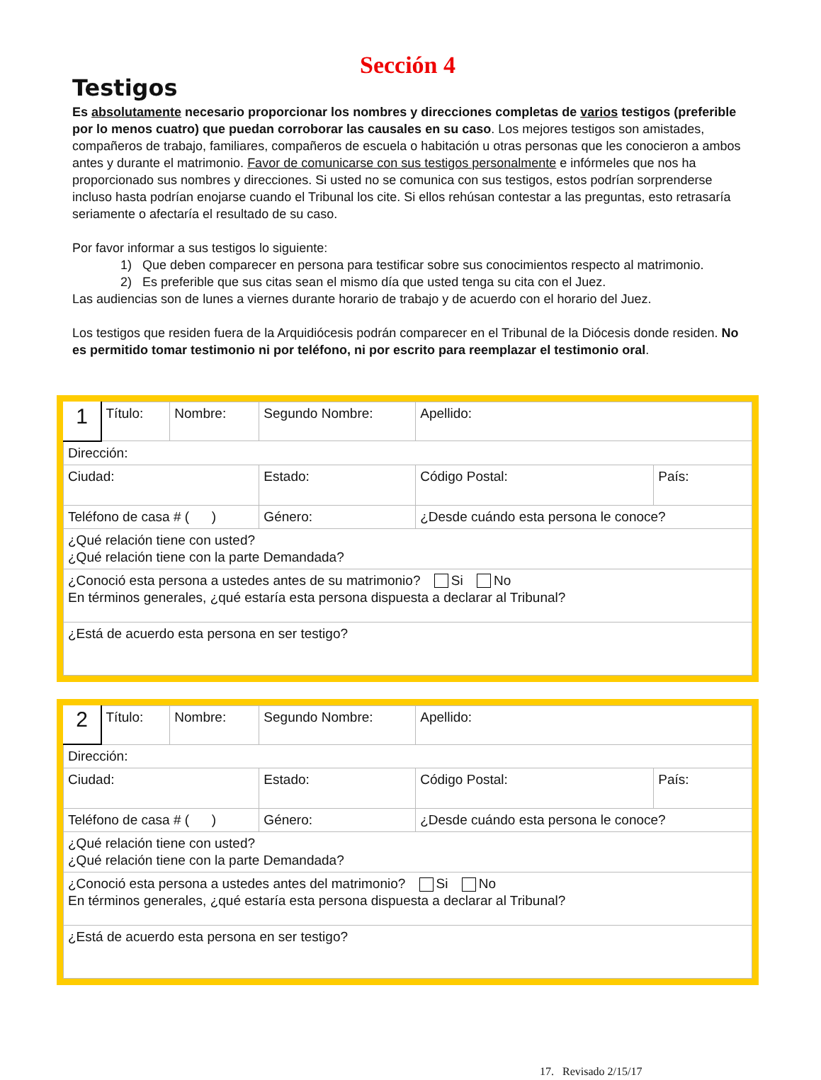Sección 4
Testigos
Es absolutamente necesario proporcionar los nombres y direcciones completas de varios testigos (preferible por lo menos cuatro) que puedan corroborar las causales en su caso. Los mejores testigos son amistades, compañeros de trabajo, familiares, compañeros de escuela o habitación u otras personas que les conocieron a ambos antes y durante el matrimonio. Favor de comunicarse con sus testigos personalmente e infórmeles que nos ha proporcionado sus nombres y direcciones. Si usted no se comunica con sus testigos, estos podrían sorprenderse incluso hasta podrían enojarse cuando el Tribunal los cite. Si ellos rehúsan contestar a las preguntas, esto retrasaría seriamente o afectaría el resultado de su caso.
Por favor informar a sus testigos lo siguiente:
1) Que deben comparecer en persona para testificar sobre sus conocimientos respecto al matrimonio.
2) Es preferible que sus citas sean el mismo día que usted tenga su cita con el Juez.
Las audiencias son de lunes a viernes durante horario de trabajo y de acuerdo con el horario del Juez.
Los testigos que residen fuera de la Arquidiócesis podrán comparecer en el Tribunal de la Diócesis donde residen. No es permitido tomar testimonio ni por teléfono, ni por escrito para reemplazar el testimonio oral.
| 1 | Título: | Nombre: | Segundo Nombre: | Apellido: | |
| Dirección: | | | | | |
| Ciudad: | | | Estado: | Código Postal: | País: |
| Teléfono de casa # ( ) | | | Género: | ¿Desde cuándo esta persona le conoce? | |
| ¿Qué relación tiene con usted? ¿Qué relación tiene con la parte Demandada? | | | | | |
| ¿Conoció esta persona a ustedes antes de su matrimonio? Si No En términos generales, ¿qué estaría esta persona dispuesta a declarar al Tribunal? | | | | | |
| ¿Está de acuerdo esta persona en ser testigo? | | | | | |
| 2 | Título: | Nombre: | Segundo Nombre: | Apellido: | |
| Dirección: | | | | | |
| Ciudad: | | | Estado: | Código Postal: | País: |
| Teléfono de casa # ( ) | | | Género: | ¿Desde cuándo esta persona le conoce? | |
| ¿Qué relación tiene con usted? ¿Qué relación tiene con la parte Demandada? | | | | | |
| ¿Conoció esta persona a ustedes antes del matrimonio? Si No En términos generales, ¿qué estaría esta persona dispuesta a declarar al Tribunal? | | | | | |
| ¿Está de acuerdo esta persona en ser testigo? | | | | | |
17. Revisado 2/15/17